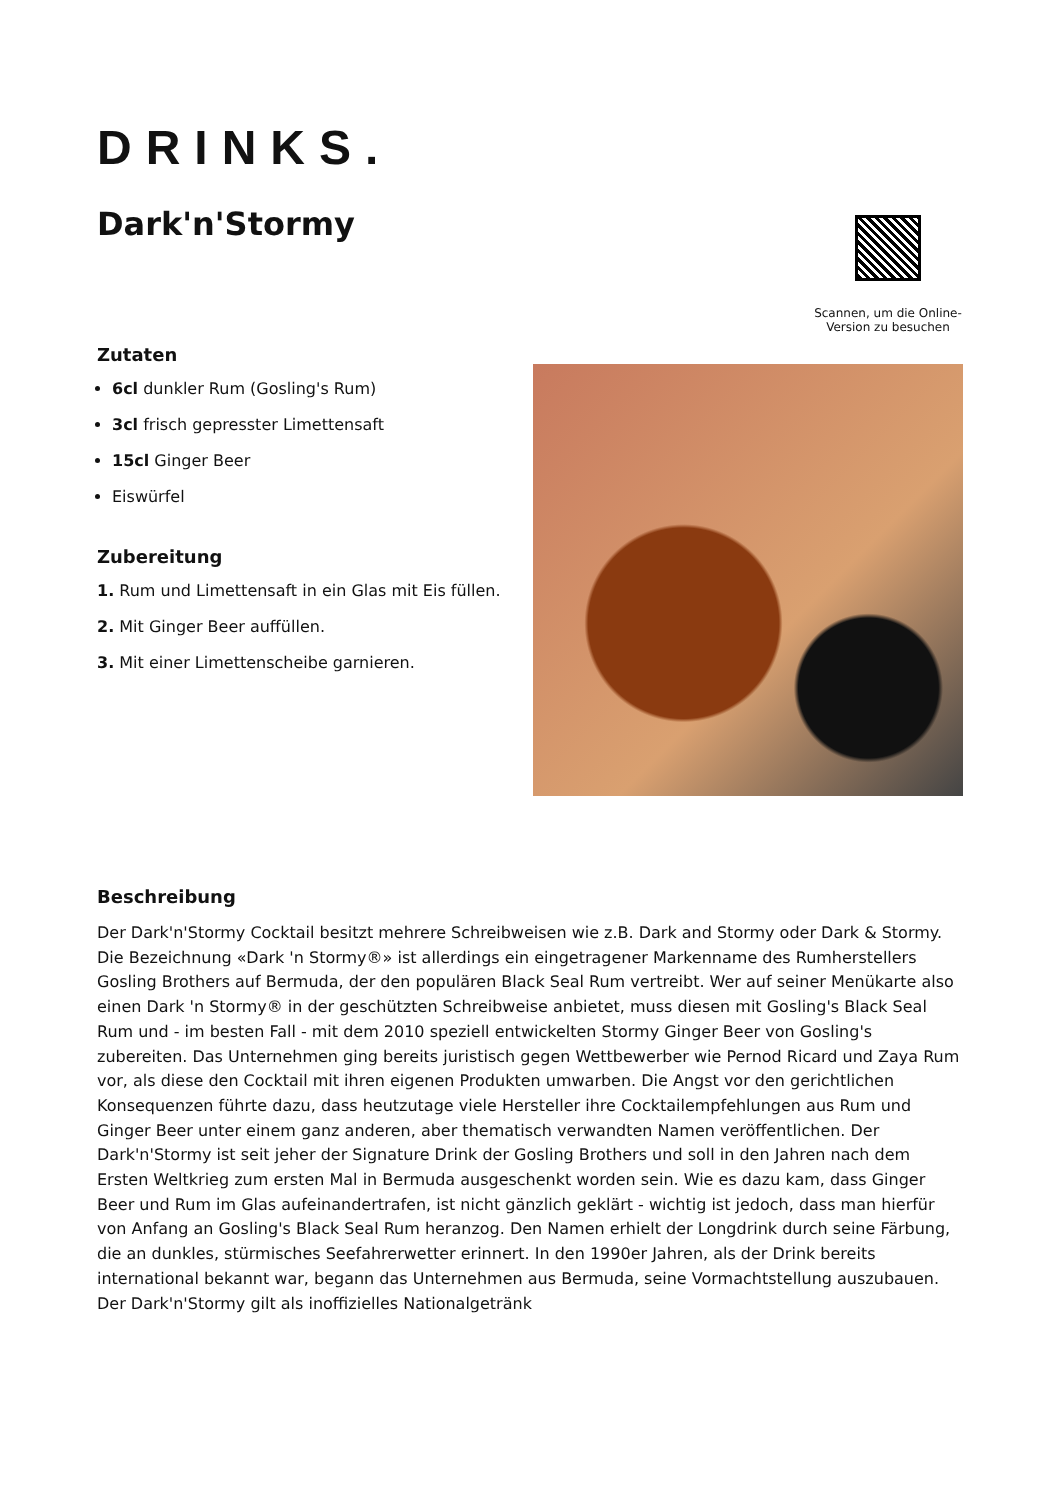DRINKS.
Dark'n'Stormy
Scannen, um die Online-Version zu besuchen
Zutaten
6cl dunkler Rum (Gosling's Rum)
3cl frisch gepresster Limettensaft
15cl Ginger Beer
Eiswürfel
Zubereitung
1. Rum und Limettensaft in ein Glas mit Eis füllen.
2. Mit Ginger Beer auffüllen.
3. Mit einer Limettenscheibe garnieren.
Beschreibung
Der Dark'n'Stormy Cocktail besitzt mehrere Schreibweisen wie z.B. Dark and Stormy oder Dark & Stormy. Die Bezeichnung «Dark 'n Stormy®» ist allerdings ein eingetragener Markenname des Rumherstellers Gosling Brothers auf Bermuda, der den populären Black Seal Rum vertreibt. Wer auf seiner Menükarte also einen Dark 'n Stormy® in der geschützten Schreibweise anbietet, muss diesen mit Gosling's Black Seal Rum und - im besten Fall - mit dem 2010 speziell entwickelten Stormy Ginger Beer von Gosling's zubereiten. Das Unternehmen ging bereits juristisch gegen Wettbewerber wie Pernod Ricard und Zaya Rum vor, als diese den Cocktail mit ihren eigenen Produkten umwarben. Die Angst vor den gerichtlichen Konsequenzen führte dazu, dass heutzutage viele Hersteller ihre Cocktailempfehlungen aus Rum und Ginger Beer unter einem ganz anderen, aber thematisch verwandten Namen veröffentlichen. Der Dark'n'Stormy ist seit jeher der Signature Drink der Gosling Brothers und soll in den Jahren nach dem Ersten Weltkrieg zum ersten Mal in Bermuda ausgeschenkt worden sein. Wie es dazu kam, dass Ginger Beer und Rum im Glas aufeinandertrafen, ist nicht gänzlich geklärt - wichtig ist jedoch, dass man hierfür von Anfang an Gosling's Black Seal Rum heranzog. Den Namen erhielt der Longdrink durch seine Färbung, die an dunkles, stürmisches Seefahrerwetter erinnert. In den 1990er Jahren, als der Drink bereits international bekannt war, begann das Unternehmen aus Bermuda, seine Vormachtstellung auszubauen. Der Dark'n'Stormy gilt als inoffizielles Nationalgetränk